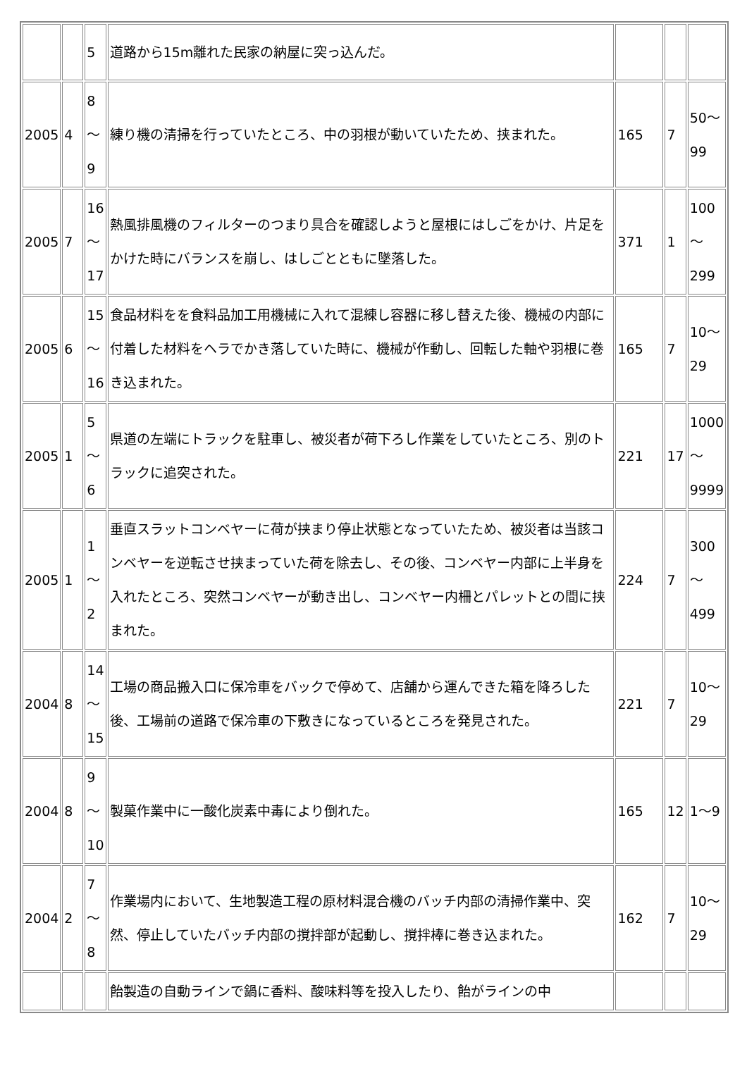| | | 5 | 道路から15m離れた民家の納屋に突っ込んだ。 | | | |
| 2005 | 4 | 8 ～ 9 | 練り機の清掃を行っていたところ、中の羽根が動いていたため、挟まれた。 | 165 | 7 | 50～ 99 |
| 2005 | 7 | 16 ～ 17 | 熱風排風機のフィルターのつまり具合を確認しようと屋根にはしごをかけ、片足をかけた時にバランスを崩し、はしごとともに墜落した。 | 371 | 1 | 100 ～ 299 |
| 2005 | 6 | 15 ～ 16 | 食品材料をを食料品加工用機械に入れて混練し容器に移し替えた後、機械の内部に付着した材料をヘラでかき落していた時に、機械が作動し、回転した軸や羽根に巻き込まれた。 | 165 | 7 | 10～ 29 |
| 2005 | 1 | 5 ～ 6 | 県道の左端にトラックを駐車し、被災者が荷下ろし作業をしていたところ、別のトラックに追突された。 | 221 | 17 | 1000 ～ 9999 |
| 2005 | 1 | 1 ～ 2 | 垂直スラットコンベヤーに荷が挟まり停止状態となっていたため、被災者は当該コンベヤーを逆転させ挟まっていた荷を除去し、その後、コンベヤー内部に上半身を入れたところ、突然コンベヤーが動き出し、コンベヤー内柵とパレットとの間に挟まれた。 | 224 | 7 | 300 ～ 499 |
| 2004 | 8 | 14 ～ 15 | 工場の商品搬入口に保冷車をバックで停めて、店舗から運んできた箱を降ろした後、工場前の道路で保冷車の下敷きになっているところを発見された。 | 221 | 7 | 10～ 29 |
| 2004 | 8 | 9 ～ 10 | 製菓作業中に一酸化炭素中毒により倒れた。 | 165 | 12 | 1～9 |
| 2004 | 2 | 7 ～ 8 | 作業場内において、生地製造工程の原材料混合機のバッチ内部の清掃作業中、突然、停止していたバッチ内部の撹拌部が起動し、撹拌棒に巻き込まれた。 | 162 | 7 | 10～ 29 |
| | | | 飴製造の自動ラインで鍋に香料、酸味料等を投入したり、飴がラインの中 | | | |